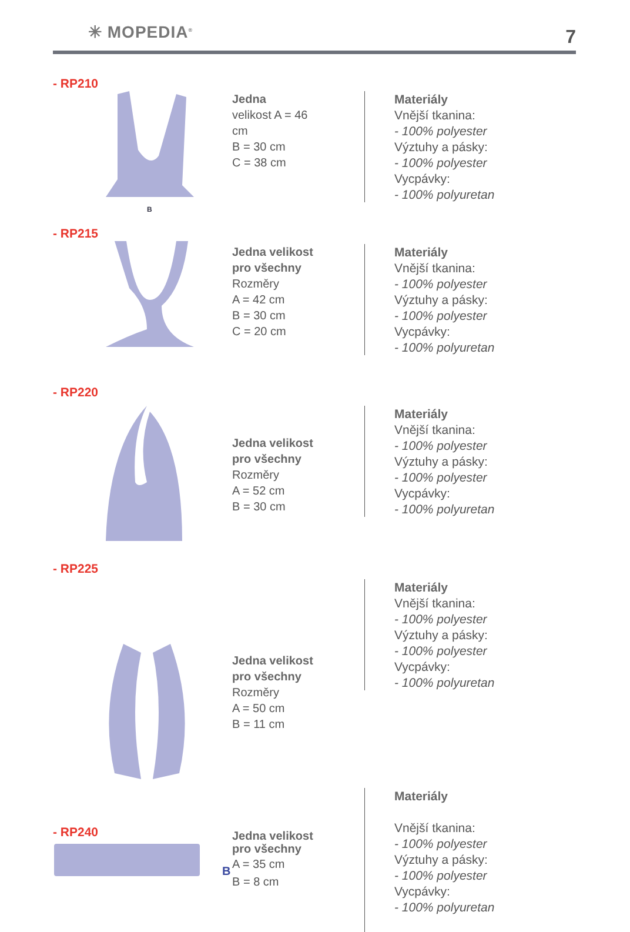✳ MOPEDIA<sup>®</sup> 7
- RP210
B
Jedna
velikost A = 46 cm
B = 30 cm
C = 38 cm
Materiály
Vnější tkanina:
- 100% polyester
Výztuhy a pásky:
- 100% polyester
Vycpávky:
- 100% polyuretan
- RP215
Jedna velikost pro všechny
Rozměry
A = 42 cm
B = 30 cm
C = 20 cm
Materiály
Vnější tkanina:
- 100% polyester
Výztuhy a pásky:
- 100% polyester
Vycpávky:
- 100% polyuretan
- RP220
Jedna velikost pro všechny
Rozměry
A = 52 cm
B = 30 cm
Materiály
Vnější tkanina:
- 100% polyester
Výztuhy a pásky:
- 100% polyester
Vycpávky:
- 100% polyuretan
- RP225
Jedna velikost pro všechny
Rozměry
A = 50 cm
B = 11 cm
Materiály
Vnější tkanina:
- 100% polyester
Výztuhy a pásky:
- 100% polyester
Vycpávky:
- 100% polyuretan
Materiály
Vnější tkanina:
- 100% polyester
Výztuhy a pásky:
- 100% polyester
Vycpávky:
- 100% polyuretan
- RP240
B
Jedna velikost pro všechny
A = 35 cm
B = 8 cm